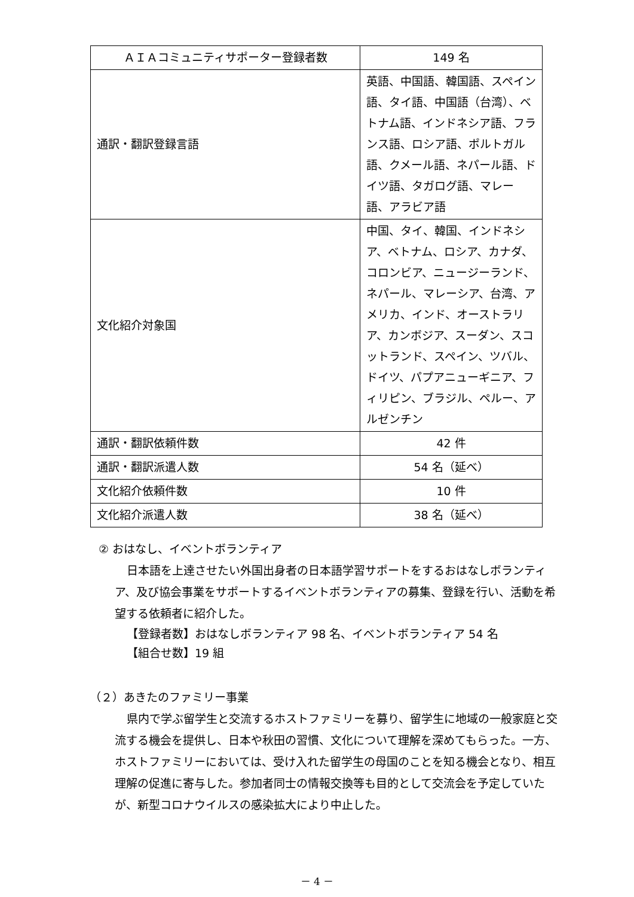| ＡＩＡコミュニティサポーター登録者数 | 149 名 |
| 通訳・翻訳登録言語 | 英語、中国語、韓国語、スペイン語、タイ語、中国語（台湾）、ベトナム語、インドネシア語、フランス語、ロシア語、ポルトガル語、クメール語、ネパール語、ドイツ語、タガログ語、マレー語、アラビア語 |
| 文化紹介対象国 | 中国、タイ、韓国、インドネシア、ベトナム、ロシア、カナダ、コロンビア、ニュージーランド、ネパール、マレーシア、台湾、アメリカ、インド、オーストラリア、カンボジア、スーダン、スコットランド、スペイン、ツバル、ドイツ、パプアニューギニア、フィリピン、ブラジル、ペルー、アルゼンチン |
| 通訳・翻訳依頼件数 | 42 件 |
| 通訳・翻訳派遣人数 | 54 名（延べ） |
| 文化紹介依頼件数 | 10 件 |
| 文化紹介派遣人数 | 38 名（延べ） |
② おはなし、イベントボランティア
日本語を上達させたい外国出身者の日本語学習サポートをするおはなしボランティア、及び協会事業をサポートするイベントボランティアの募集、登録を行い、活動を希望する依頼者に紹介した。
【登録者数】おはなしボランティア 98 名、イベントボランティア 54 名
【組合せ数】19 組
（２）あきたのファミリー事業
県内で学ぶ留学生と交流するホストファミリーを募り、留学生に地域の一般家庭と交流する機会を提供し、日本や秋田の習慣、文化について理解を深めてもらった。一方、ホストファミリーにおいては、受け入れた留学生の母国のことを知る機会となり、相互理解の促進に寄与した。参加者同士の情報交換等も目的として交流会を予定していたが、新型コロナウイルスの感染拡大により中止した。
－ 4 －